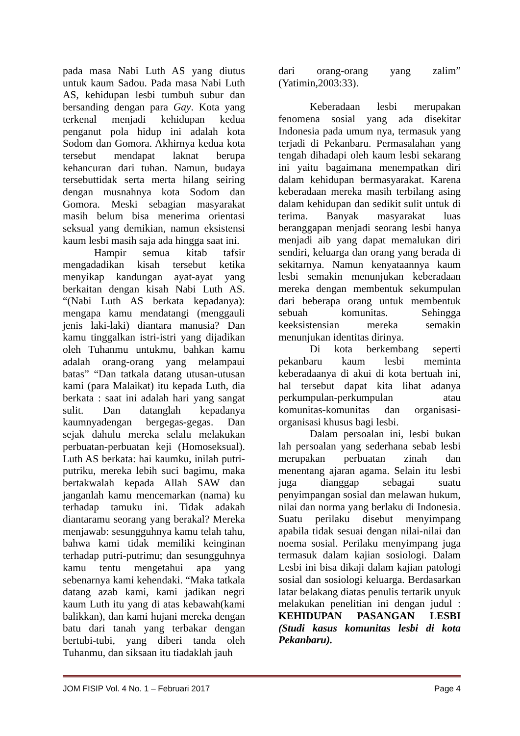pada masa Nabi Luth AS yang diutus untuk kaum Sadou. Pada masa Nabi Luth AS, kehidupan lesbi tumbuh subur dan bersanding dengan para Gay. Kota yang terkenal menjadi kehidupan kedua penganut pola hidup ini adalah kota Sodom dan Gomora. Akhirnya kedua kota tersebut mendapat laknat berupa kehancuran dari tuhan. Namun, budaya tersebuttidak serta merta hilang seiring dengan musnahnya kota Sodom dan Gomora. Meski sebagian masyarakat masih belum bisa menerima orientasi seksual yang demikian, namun eksistensi kaum lesbi masih saja ada hingga saat ini.
Hampir semua kitab tafsir mengadadikan kisah tersebut ketika menyikap kandungan ayat-ayat yang berkaitan dengan kisah Nabi Luth AS. “(Nabi Luth AS berkata kepadanya): mengapa kamu mendatangi (menggauli jenis laki-laki) diantara manusia? Dan kamu tinggalkan istri-istri yang dijadikan oleh Tuhanmu untukmu, bahkan kamu adalah orang-orang yang melampaui batas” “Dan tatkala datang utusan-utusan kami (para Malaikat) itu kepada Luth, dia berkata : saat ini adalah hari yang sangat sulit. Dan datanglah kepadanya kaumnyadengan bergegas-gegas. Dan sejak dahulu mereka selalu melakukan perbuatan-perbuatan keji (Homoseksual). Luth AS berkata: hai kaumku, inilah putri-putriku, mereka lebih suci bagimu, maka bertakwalah kepada Allah SAW dan janganlah kamu mencemarkan (nama) ku terhadap tamuku ini. Tidak adakah diantaramu seorang yang berakal? Mereka menjawab: sesungguhnya kamu telah tahu, bahwa kami tidak memiliki keinginan terhadap putri-putrimu; dan sesungguhnya kamu tentu mengetahui apa yang sebenarnya kami kehendaki. “Maka tatkala datang azab kami, kami jadikan negri kaum Luth itu yang di atas kebawah(kami balikkan), dan kami hujani mereka dengan batu dari tanah yang terbakar dengan bertubi-tubi, yang diberi tanda oleh Tuhanmu, dan siksaan itu tiadaklah jauh
dari orang-orang yang zalim” (Yatimin,2003:33).
Keberadaan lesbi merupakan fenomena sosial yang ada disekitar Indonesia pada umum nya, termasuk yang terjadi di Pekanbaru. Permasalahan yang tengah dihadapi oleh kaum lesbi sekarang ini yaitu bagaimana menempatkan diri dalam kehidupan bermasyarakat. Karena keberadaan mereka masih terbilang asing dalam kehidupan dan sedikit sulit untuk di terima. Banyak masyarakat luas beranggapan menjadi seorang lesbi hanya menjadi aib yang dapat memalukan diri sendiri, keluarga dan orang yang berada di sekitarnya. Namun kenyataannya kaum lesbi semakin menunjukan keberadaan mereka dengan membentuk sekumpulan dari beberapa orang untuk membentuk sebuah komunitas. Sehingga keeksistensian mereka semakin menunjukan identitas dirinya.
Di kota berkembang seperti pekanbaru kaum lesbi meminta keberadaanya di akui di kota bertuah ini, hal tersebut dapat kita lihat adanya perkumpulan-perkumpulan atau komunitas-komunitas dan organisasi-organisasi khusus bagi lesbi.
Dalam persoalan ini, lesbi bukan lah persoalan yang sederhana sebab lesbi merupakan perbuatan zinah dan menentang ajaran agama. Selain itu lesbi juga dianggap sebagai suatu penyimpangan sosial dan melawan hukum, nilai dan norma yang berlaku di Indonesia. Suatu perilaku disebut menyimpang apabila tidak sesuai dengan nilai-nilai dan noema sosial. Perilaku menyimpang juga termasuk dalam kajian sosiologi. Dalam Lesbi ini bisa dikaji dalam kajian patologi sosial dan sosiologi keluarga. Berdasarkan latar belakang diatas penulis tertarik unyuk melakukan penelitian ini dengan judul : KEHIDUPAN PASANGAN LESBI (Studi kasus komunitas lesbi di kota Pekanbaru).
JOM FISIP Vol. 4 No. 1 – Februari 2017 Page 4